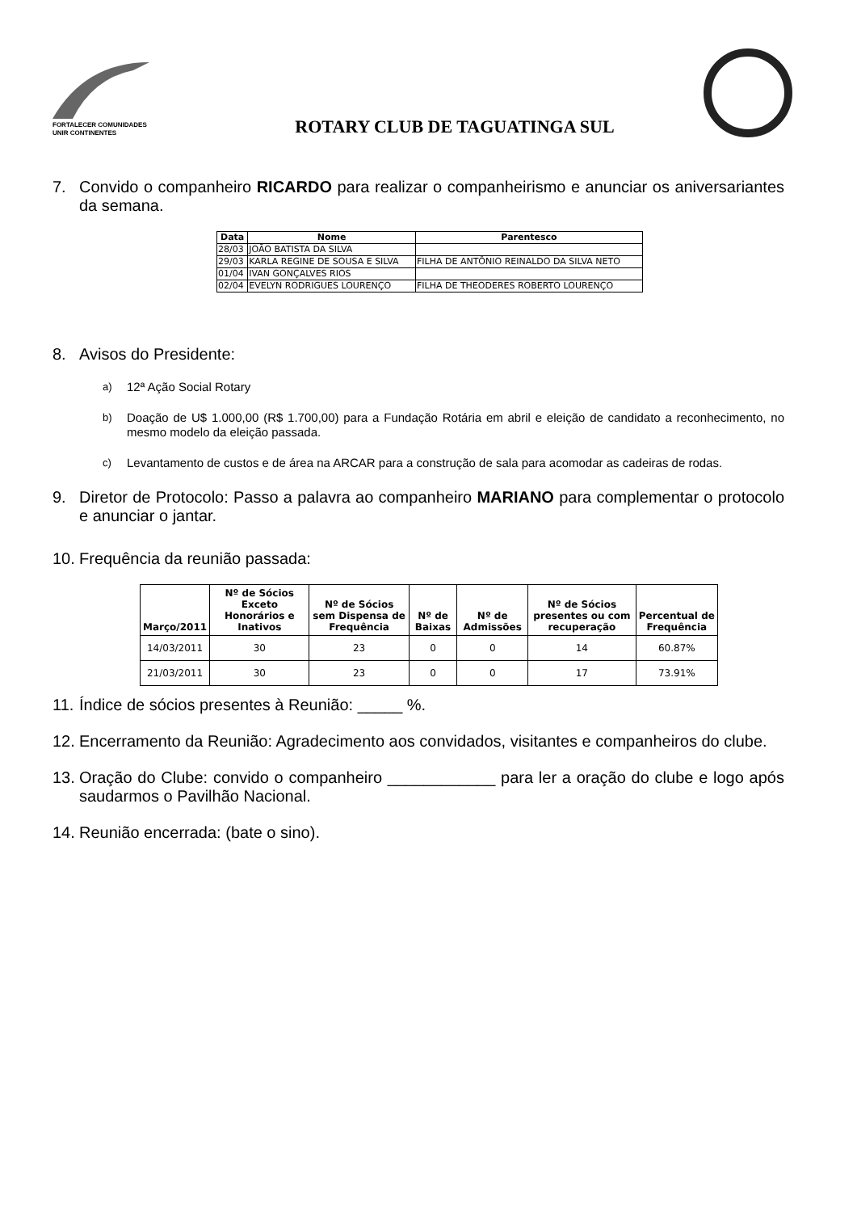FORTALECER COMUNIDADES
UNIR CONTINENTES
ROTARY CLUB DE TAGUATINGA SUL
7. Convido o companheiro RICARDO para realizar o companheirismo e anunciar os aniversariantes da semana.
| Data | Nome | Parentesco |
| --- | --- | --- |
| 28/03 | JOÃO BATISTA DA SILVA | |
| 29/03 | KARLA REGINE DE SOUSA E SILVA | FILHA DE ANTÔNIO REINALDO DA SILVA NETO |
| 01/04 | IVAN GONÇALVES RIOS | |
| 02/04 | EVELYN RODRIGUES LOURENÇO | FILHA DE THEODERES ROBERTO LOURENÇO |
8. Avisos do Presidente:
a) 12ª Ação Social Rotary
b) Doação de U$ 1.000,00 (R$ 1.700,00) para a Fundação Rotária em abril e eleição de candidato a reconhecimento, no mesmo modelo da eleição passada.
c) Levantamento de custos e de área na ARCAR para a construção de sala para acomodar as cadeiras de rodas.
9. Diretor de Protocolo: Passo a palavra ao companheiro MARIANO para complementar o protocolo e anunciar o jantar.
10. Frequência da reunião passada:
| Março/2011 | Nº de Sócios Exceto Honorários e Inativos | Nº de Sócios sem Dispensa de Frequência | Nº de Baixas | Nº de Admissões | Nº de Sócios presentes ou com recuperação | Percentual de Frequência |
| --- | --- | --- | --- | --- | --- | --- |
| 14/03/2011 | 30 | 23 | 0 | 0 | 14 | 60.87% |
| 21/03/2011 | 30 | 23 | 0 | 0 | 17 | 73.91% |
11. Índice de sócios presentes à Reunião: _____ %.
12. Encerramento da Reunião: Agradecimento aos convidados, visitantes e companheiros do clube.
13. Oração do Clube: convido o companheiro ____________ para ler a oração do clube e logo após saudarmos o Pavilhão Nacional.
14. Reunião encerrada: (bate o sino).